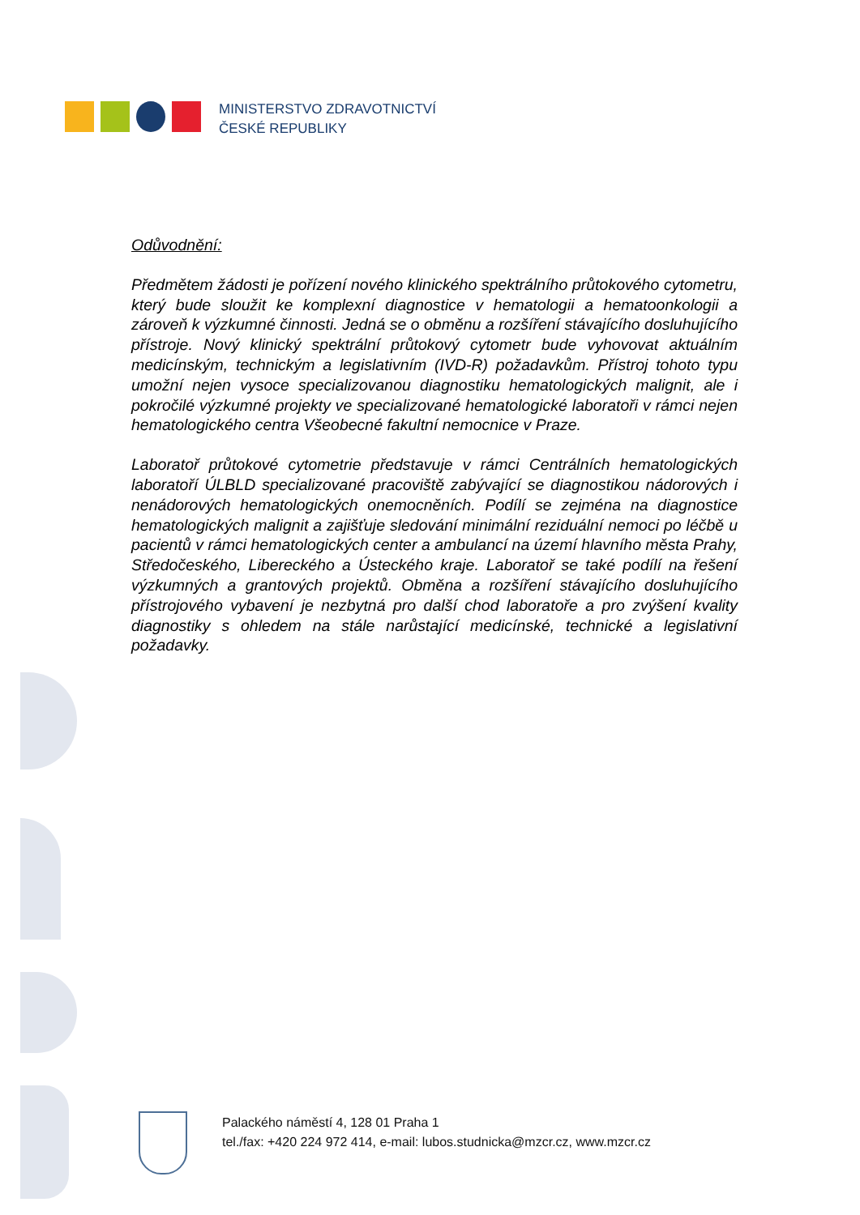MINISTERSTVO ZDRAVOTNICTVÍ
ČESKÉ REPUBLIKY
Odůvodnění:
Předmětem žádosti je pořízení nového klinického spektrálního průtokového cytometru, který bude sloužit ke komplexní diagnostice v hematologii a hematoonkologii a zároveň k výzkumné činnosti. Jedná se o obměnu a rozšíření stávajícího dosluhujícího přístroje. Nový klinický spektrální průtokový cytometr bude vyhovovat aktuálním medicínským, technickým a legislativním (IVD-R) požadavkům. Přístroj tohoto typu umožní nejen vysoce specializovanou diagnostiku hematologických malignit, ale i pokročilé výzkumné projekty ve specializované hematologické laboratoři v rámci nejen hematologického centra Všeobecné fakultní nemocnice v Praze.
Laboratoř průtokové cytometrie představuje v rámci Centrálních hematologických laboratoří ÚLBLD specializované pracoviště zabývající se diagnostikou nádorových i nenádorových hematologických onemocněních. Podílí se zejména na diagnostice hematologických malignit a zajišťuje sledování minimální reziduální nemoci po léčbě u pacientů v rámci hematologických center a ambulancí na území hlavního města Prahy, Středočeského, Libereckého a Ústeckého kraje. Laboratoř se také podílí na řešení výzkumných a grantových projektů. Obměna a rozšíření stávajícího dosluhujícího přístrojového vybavení je nezbytná pro další chod laboratoře a pro zvýšení kvality diagnostiky s ohledem na stále narůstající medicínské, technické a legislativní požadavky.
Palackého náměstí 4, 128 01 Praha 1
tel./fax: +420 224 972 414, e-mail: lubos.studnicka@mzcr.cz, www.mzcr.cz